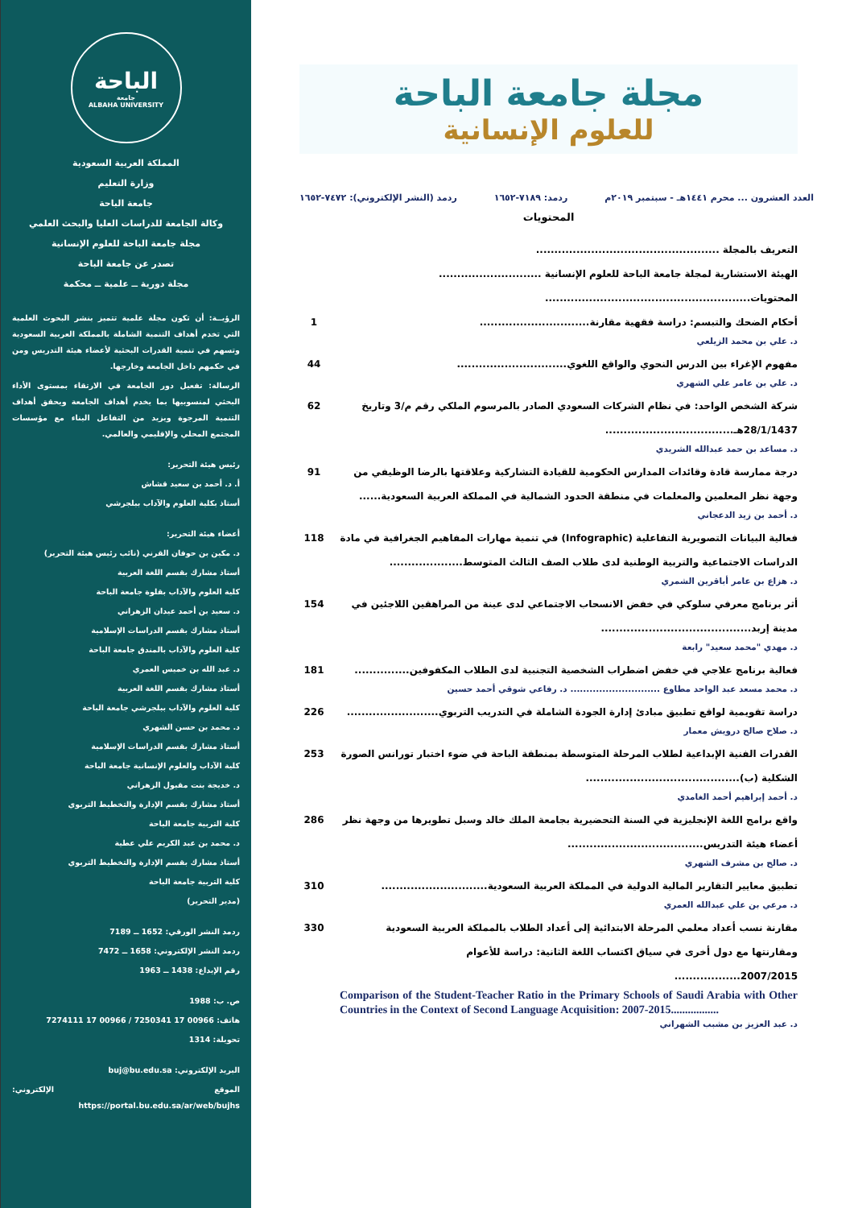مجلة جامعة الباحة
للعلوم الإنسانية
العدد العشرون ... محرم ١٤٤١هـ - سبتمبر ٢٠١٩م ردمد: ٧١٨٩-١٦٥٢ ردمد (النشر الإلكتروني): ٧٤٧٢-١٦٥٢
المحتويات
التعريف بالمجلة ..................................................
الهيئة الاستشارية لمجلة جامعة الباحة للعلوم الإنسانية ............................
المحتويات........................................................
أحكام الضحك والتبسم: دراسة فقهية مقارنة..............................
1
د. علي بن محمد الزيلعي
مفهوم الإغراء بين الدرس النحوي والواقع اللغوي..............................
44
د. علي بن عامر علي الشهري
شركة الشخص الواحد: في نظام الشركات السعودي الصادر بالمرسوم الملكي رقم م/3 وتاريخ 28/1/1437هـ...................................
62
د. مساعد بن حمد عبدالله الشريدي
درجة ممارسة قادة وقائدات المدارس الحكومية للقيادة التشاركية وعلاقتها بالرضا الوظيفي من وجهة نظر المعلمين والمعلمات في منطقة الحدود الشمالية في المملكة العربية السعودية......
91
د. أحمد بن زيد الدعجاني
فعالية البيانات التصويرية التفاعلية (Infographic) في تنمية مهارات المفاهيم الجغرافية في مادة الدراسات الاجتماعية والتربية الوطنية لدى طلاب الصف الثالث المتوسط....................
118
د. هزاع بن عامر أباقرين الشمري
أثر برنامج معرفي سلوكي في خفض الانسحاب الاجتماعي لدى عينة من المراهقين اللاجئين في مدينة إربد.........................................
154
د. مهدي "محمد سعيد" رابعة
فعالية برنامج علاجي في خفض اضطراب الشخصية التجنبية لدى الطلاب المكفوفين...............
181
د. محمد مسعد عبد الواحد مطاوع ............................ د. رفاعي شوقي أحمد حسين
دراسة تقويمية لواقع تطبيق مبادئ إدارة الجودة الشاملة في التدريب التربوي.........................
226
د. صلاح صالح درويش معمار
القدرات الفنية الإبداعية لطلاب المرحلة المتوسطة بمنطقة الباحة في ضوء اختبار تورانس الصورة الشكلية (ب)..........................................
253
د. أحمد إبراهيم أحمد الغامدي
واقع برامج اللغة الإنجليزية في السنة التحضيرية بجامعة الملك خالد وسبل تطويرها من وجهة نظر أعضاء هيئة التدريس.....................................
286
د. صالح بن مشرف الشهري
تطبيق معايير التقارير المالية الدولية في المملكة العربية السعودية.............................
310
د. مرعي بن علي عبدالله العمري
مقارنة نسب أعداد معلمي المرحلة الابتدائية إلى أعداد الطلاب بالمملكة العربية السعودية ومقارنتها مع دول أخرى في سياق اكتساب اللغة الثانية: دراسة للأعوام 2007/2015..................
Comparison of the Student-Teacher Ratio in the Primary Schools of Saudi Arabia with Other Countries in the Context of Second Language Acquisition: 2007-2015.................
330
د. عبد العزيز بن مشبب الشهراني
الباحة
جامعة
ALBAHA UNIVERSITY
المملكة العربية السعودية
وزارة التعليم
جامعة الباحة
وكالة الجامعة للدراسات العليا والبحث العلمي
مجلة جامعة الباحة للعلوم الإنسانية
تصدر عن جامعة الباحة
مجلة دورية ــ علمية ــ محكمة
الرؤيــة: أن تكون مجلة علمية تتميز بنشر البحوث العلمية التي تخدم أهداف التنمية الشاملة بالمملكة العربية السعودية وتسهم في تنمية القدرات البحثية لأعضاء هيئة التدريس ومن في حكمهم داخل الجامعة وخارجها.
الرسالة: تفعيل دور الجامعة في الارتقاء بمستوى الأداء البحثي لمنسوبيها بما يخدم أهداف الجامعة ويحقق أهداف التنمية المرجوة ويزيد من التفاعل البناء مع مؤسسات المجتمع المحلي والإقليمي والعالمي.
رئيس هيئة التحرير:
أ. د. أحمد بن سعيد قشاش
أستاذ بكلية العلوم والآداب ببلجرشي
أعضاء هيئة التحرير:
د. مكين بن حوفان القرني (نائب رئيس هيئة التحرير)
أستاذ مشارك بقسم اللغة العربية
كلية العلوم والآداب بقلوة جامعة الباحة
د. سعيد بن أحمد عيدان الزهراني
أستاذ مشارك بقسم الدراسات الإسلامية
كلية العلوم والآداب بالمندق جامعة الباحة
د. عبد الله بن خميس العمري
أستاذ مشارك بقسم اللغة العربية
كلية العلوم والآداب ببلجرشي جامعة الباحة
د. محمد بن حسن الشهري
أستاذ مشارك بقسم الدراسات الإسلامية
كلية الآداب والعلوم الإنسانية جامعة الباحة
د. خديجة بنت مقبول الزهراني
أستاذ مشارك بقسم الإدارة والتخطيط التربوي
كلية التربية جامعة الباحة
د. محمد بن عبد الكريم علي عطية
أستاذ مشارك بقسم الإدارة والتخطيط التربوي
كلية التربية جامعة الباحة
(مدير التحرير)
ردمد النشر الورقي: 1652 ــ 7189
ردمد النشر الإلكتروني: 1658 ــ 7472
رقم الإيداع: 1438 ــ 1963
ص. ب: 1988
هاتف: 00966 17 7250341 / 00966 17 7274111
تحويلة: 1314
البريد الإلكتروني: buj@bu.edu.sa
الموقع الإلكتروني: https://portal.bu.edu.sa/ar/web/bujhs